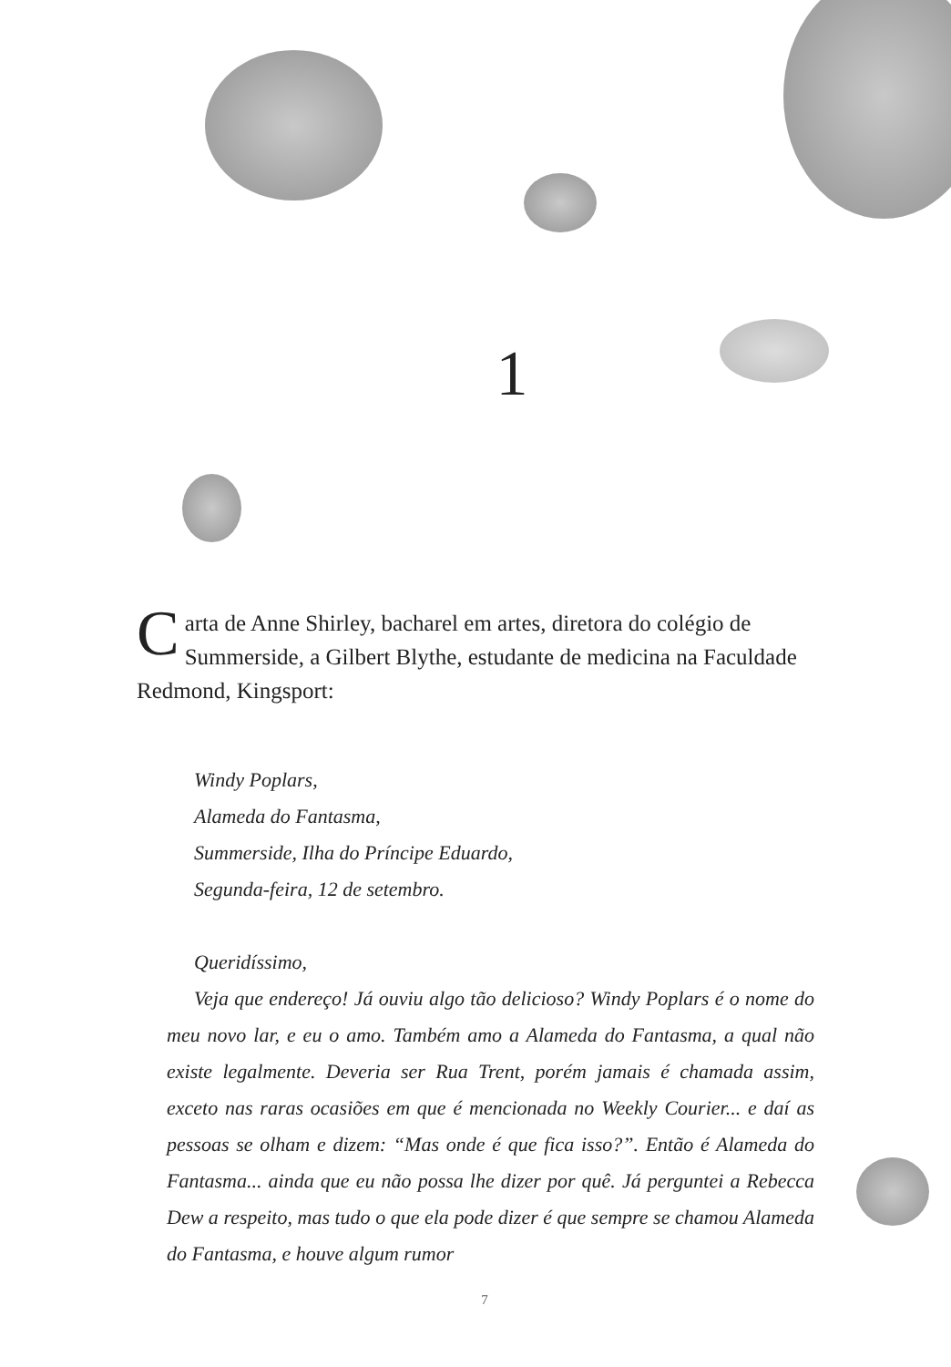1
Carta de Anne Shirley, bacharel em artes, diretora do colégio de Summerside, a Gilbert Blythe, estudante de medicina na Faculdade Redmond, Kingsport:
Windy Poplars,
Alameda do Fantasma,
Summerside, Ilha do Príncipe Eduardo,
Segunda-feira, 12 de setembro.
Queridíssimo,
Veja que endereço! Já ouviu algo tão delicioso? Windy Poplars é o nome do meu novo lar, e eu o amo. Também amo a Alameda do Fantasma, a qual não existe legalmente. Deveria ser Rua Trent, porém jamais é chamada assim, exceto nas raras ocasiões em que é mencionada no Weekly Courier... e daí as pessoas se olham e dizem: “Mas onde é que fica isso?”. Então é Alameda do Fantasma... ainda que eu não possa lhe dizer por quê. Já perguntei a Rebecca Dew a respeito, mas tudo o que ela pode dizer é que sempre se chamou Alameda do Fantasma, e houve algum rumor
7